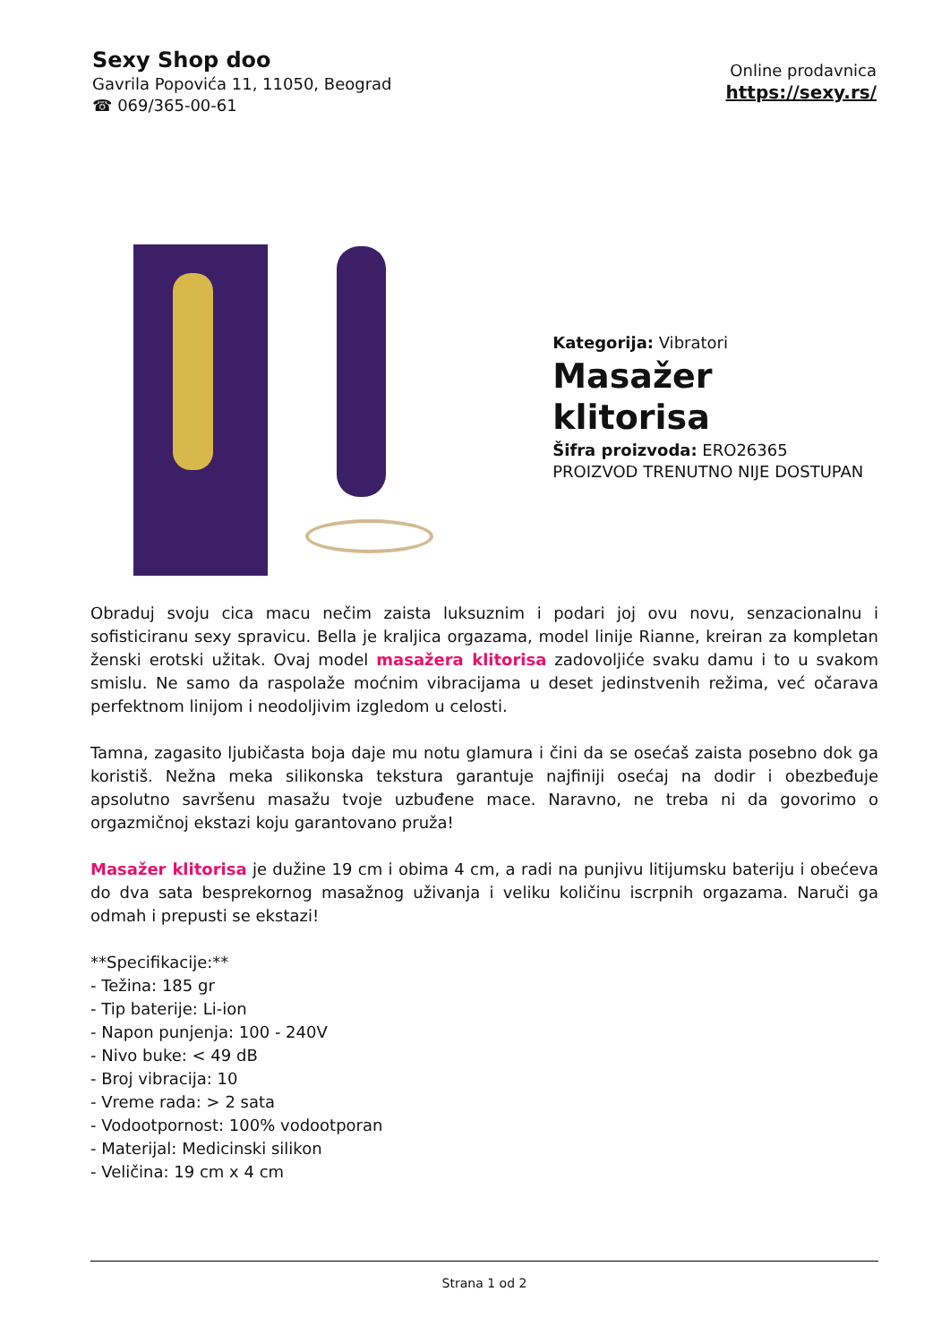Sexy Shop doo
Gavrila Popovića 11, 11050, Beograd
☎ 069/365-00-61
Online prodavnica
https://sexy.rs/
Kategorija: Vibratori
Masažer klitorisa
Šifra proizvoda: ERO26365
PROIZVOD TRENUTNO NIJE DOSTUPAN
Obradu­j svoju cica macu nečim zaista luksuznim i podari joj ovu novu, senzacionalnu i sofisticiranu sexy spravicu. Bella je kraljica orgazama, model linije Rianne, kreiran za kompletan ženski erotski užitak. Ovaj model masažera klitorisa zadovoljiće svaku damu i to u svakom smislu. Ne samo da raspolaže moćnim vibracijama u deset jedinstvenih režima, već očarava perfektnom linijom i neodoljivim izgledom u celosti.
Tamna, zagasito ljubičasta boja daje mu notu glamura i čini da se osećaš zaista posebno dok ga koristiš. Nežna meka silikonska tekstura garantuje najfiniji osećaj na dodir i obezbeđuje apsolutno savršenu masažu tvoje uzbuđene mace. Naravno, ne treba ni da govorimo o orgazmičnoj ekstazi koju garantovano pruža!
Masažer klitorisa je dužine 19 cm i obima 4 cm, a radi na punjivu litijumsku bateriju i obećeva do dva sata besprekornog masažnog uživanja i veliku količinu iscrpnih orgazama. Naruči ga odmah i prepusti se ekstazi!
**Specifikacije:**
- Težina: 185 gr
- Tip baterije: Li-ion
- Napon punjenja: 100 - 240V
- Nivo buke: < 49 dB
- Broj vibracija: 10
- Vreme rada: > 2 sata
- Vodootpornost: 100% vodootporan
- Materijal: Medicinski silikon
- Veličina: 19 cm x 4 cm
Strana 1 od 2